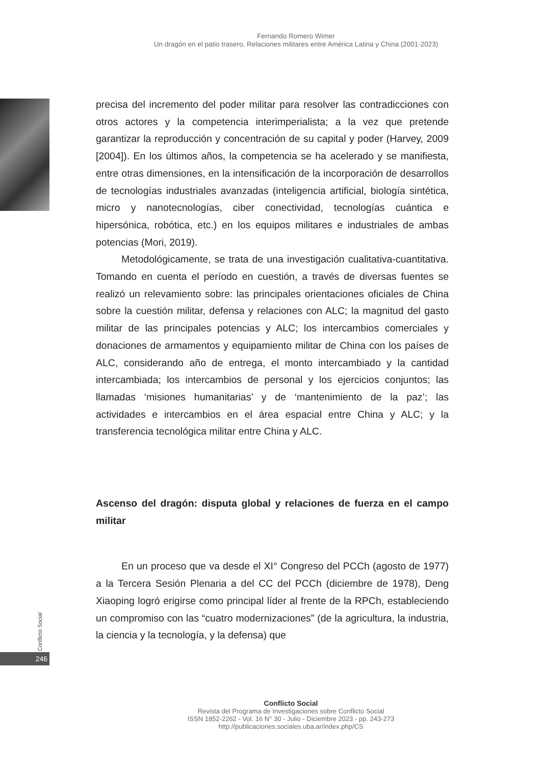Fernando Romero Wimer
Un dragón en el patio trasero. Relaciones militares entre América Latina y China (2001-2023)
precisa del incremento del poder militar para resolver las contradicciones con otros actores y la competencia interimperialista; a la vez que pretende garantizar la reproducción y concentración de su capital y poder (Harvey, 2009 [2004]). En los últimos años, la competencia se ha acelerado y se manifiesta, entre otras dimensiones, en la intensificación de la incorporación de desarrollos de tecnologías industriales avanzadas (inteligencia artificial, biología sintética, micro y nanotecnologías, ciber conectividad, tecnologías cuántica e hipersónica, robótica, etc.) en los equipos militares e industriales de ambas potencias (Mori, 2019).
Metodológicamente, se trata de una investigación cualitativa-cuantitativa. Tomando en cuenta el período en cuestión, a través de diversas fuentes se realizó un relevamiento sobre: las principales orientaciones oficiales de China sobre la cuestión militar, defensa y relaciones con ALC; la magnitud del gasto militar de las principales potencias y ALC; los intercambios comerciales y donaciones de armamentos y equipamiento militar de China con los países de ALC, considerando año de entrega, el monto intercambiado y la cantidad intercambiada; los intercambios de personal y los ejercicios conjuntos; las llamadas ‘misiones humanitarias’ y de ‘mantenimiento de la paz’; las actividades e intercambios en el área espacial entre China y ALC; y la transferencia tecnológica militar entre China y ALC.
Ascenso del dragón: disputa global y relaciones de fuerza en el campo militar
En un proceso que va desde el XI° Congreso del PCCh (agosto de 1977) a la Tercera Sesión Plenaria a del CC del PCCh (diciembre de 1978), Deng Xiaoping logró erigirse como principal líder al frente de la RPCh, estableciendo un compromiso con las “cuatro modernizaciones” (de la agricultura, la industria, la ciencia y la tecnología, y la defensa) que
Conflicto Social
246
Conflicto Social
Revista del Programa de Investigaciones sobre Conflicto Social
ISSN 1852-2262 - Vol. 16 N° 30 - Julio - Diciembre 2023 - pp. 243-273
http://publicaciones.sociales.uba.ar/index.php/CS